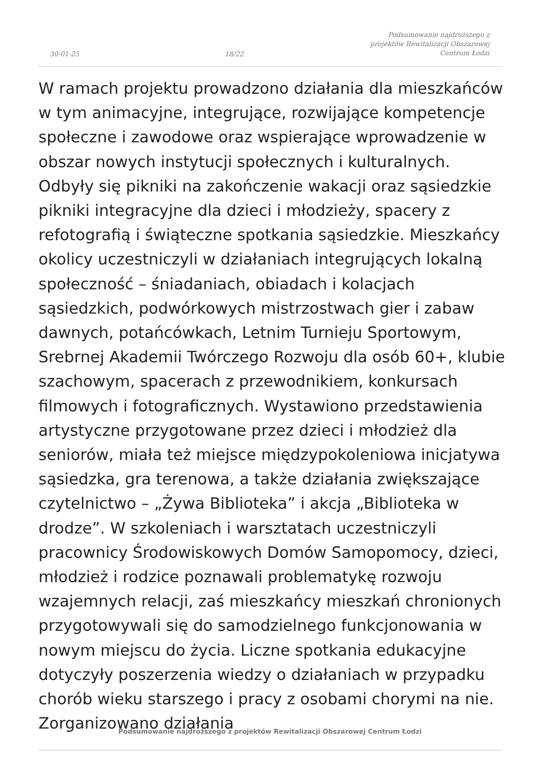30-01-25
18/22
Podsumowanie najdroższego z projektów Rewitalizacji Obszarowej Centrum Łodzi
W ramach projektu prowadzono działania dla mieszkańców w tym animacyjne, integrujące, rozwijające kompetencje społeczne i zawodowe oraz wspierające wprowadzenie w obszar nowych instytucji społecznych i kulturalnych. Odbyły się pikniki na zakończenie wakacji oraz sąsiedzkie pikniki integracyjne dla dzieci i młodzieży, spacery z refotografią i świąteczne spotkania sąsiedzkie. Mieszkańcy okolicy uczestniczyli w działaniach integrujących lokalną społeczność – śniadaniach, obiadach i kolacjach sąsiedzkich, podwórkowych mistrzostwach gier i zabaw dawnych, potańcówkach, Letnim Turnieju Sportowym, Srebrnej Akademii Twórczego Rozwoju dla osób 60+, klubie szachowym, spacerach z przewodnikiem, konkursach filmowych i fotograficznych. Wystawiono przedstawienia artystyczne przygotowane przez dzieci i młodzież dla seniorów, miała też miejsce międzypokoleniowa inicjatywa sąsiedzka, gra terenowa, a także działania zwiększające czytelnictwo – „Żywa Biblioteka” i akcja „Biblioteka w drodze”. W szkoleniach i warsztatach uczestniczyli pracownicy Środowiskowych Domów Samopomocy, dzieci, młodzież i rodzice poznawali problematykę rozwoju wzajemnych relacji, zaś mieszkańcy mieszkań chronionych przygotowywali się do samodzielnego funkcjonowania w nowym miejscu do życia. Liczne spotkania edukacyjne dotyczyły poszerzenia wiedzy o działaniach w przypadku chorób wieku starszego i pracy z osobami chorymi na nie. Zorganizowano działania
Podsumowanie najdroższego z projektów Rewitalizacji Obszarowej Centrum Łodzi